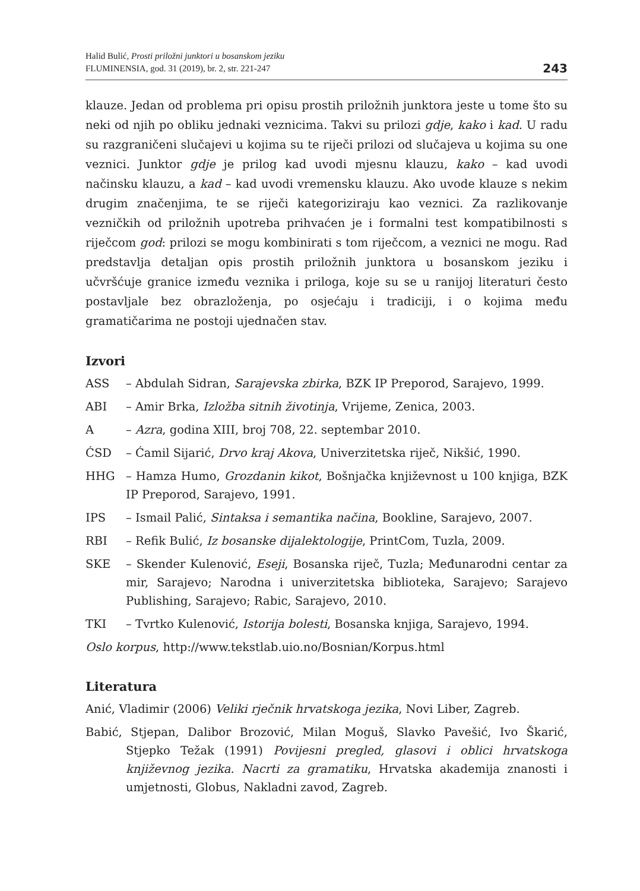Halid Bulić, Prosti priložni junktori u bosanskom jeziku
FLUMINENSIA, god. 31 (2019), br. 2, str. 221-247
243
klauze. Jedan od problema pri opisu prostih priložnih junktora jeste u tome što su neki od njih po obliku jednaki veznicima. Takvi su prilozi gdje, kako i kad. U radu su razgraničeni slučajevi u kojima su te riječi prilozi od slučajeva u kojima su one veznici. Junktor gdje je prilog kad uvodi mjesnu klauzu, kako – kad uvodi načinsku klauzu, a kad – kad uvodi vremensku klauzu. Ako uvode klauze s nekim drugim značenjima, te se riječi kategoriziraju kao veznici. Za razlikovanje vezničkih od priložnih upotreba prihvaćen je i formalni test kompatibilnosti s riječcom god: prilozi se mogu kombinirati s tom riječcom, a veznici ne mogu. Rad predstavlja detaljan opis prostih priložnih junktora u bosanskom jeziku i učvršćuje granice između veznika i priloga, koje su se u ranijoj literaturi često postavljale bez obrazloženja, po osjećaju i tradiciji, i o kojima među gramatičarima ne postoji ujednačen stav.
Izvori
ASS – Abdulah Sidran, Sarajevska zbirka, BZK IP Preporod, Sarajevo, 1999.
ABI – Amir Brka, Izložba sitnih životinja, Vrijeme, Zenica, 2003.
A – Azra, godina XIII, broj 708, 22. septembar 2010.
ĆSD – Ćamil Sijarić, Drvo kraj Akova, Univerzitetska riječ, Nikšić, 1990.
HHG – Hamza Humo, Grozdanin kikot, Bošnjačka književnost u 100 knjiga, BZK IP Preporod, Sarajevo, 1991.
IPS – Ismail Palić, Sintaksa i semantika načina, Bookline, Sarajevo, 2007.
RBI – Refik Bulić, Iz bosanske dijalektologije, PrintCom, Tuzla, 2009.
SKE – Skender Kulenović, Eseji, Bosanska riječ, Tuzla; Međunarodni centar za mir, Sarajevo; Narodna i univerzitetska biblioteka, Sarajevo; Sarajevo Publishing, Sarajevo; Rabic, Sarajevo, 2010.
TKI – Tvrtko Kulenović, Istorija bolesti, Bosanska knjiga, Sarajevo, 1994.
Oslo korpus, http://www.tekstlab.uio.no/Bosnian/Korpus.html
Literatura
Anić, Vladimir (2006) Veliki rječnik hrvatskoga jezika, Novi Liber, Zagreb.
Babić, Stjepan, Dalibor Brozović, Milan Moguš, Slavko Pavešić, Ivo Škarić, Stjepko Težak (1991) Povijesni pregled, glasovi i oblici hrvatskoga književnog jezika. Nacrti za gramatiku, Hrvatska akademija znanosti i umjetnosti, Globus, Nakladni zavod, Zagreb.